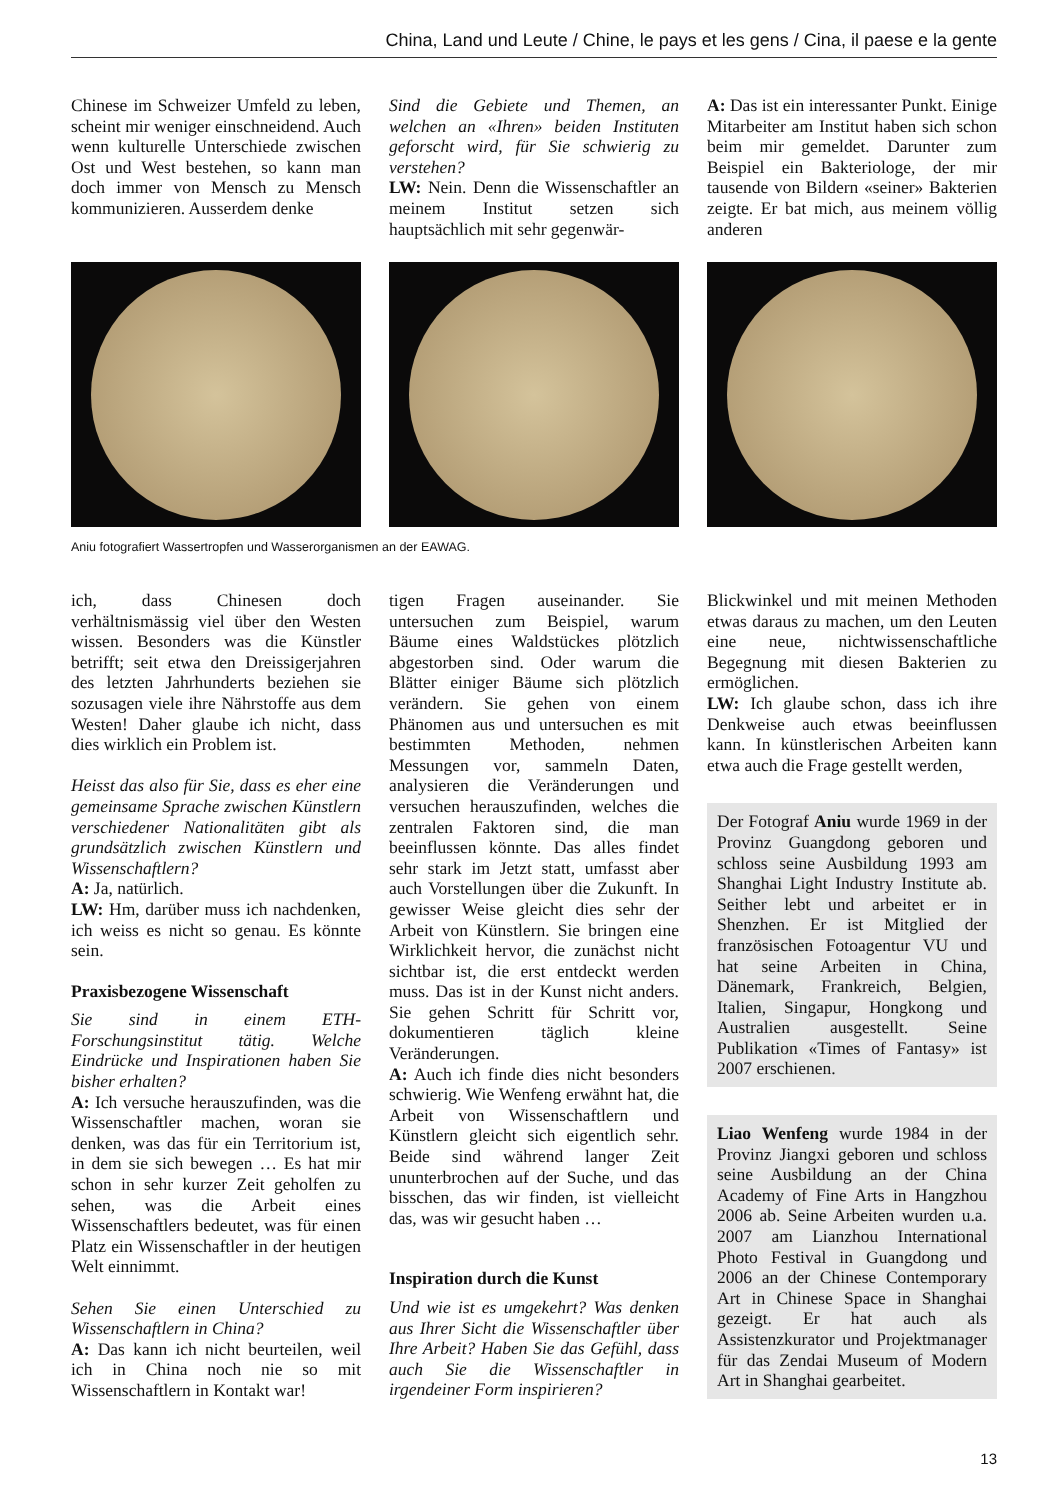China, Land und Leute / Chine, le pays et les gens / Cina, il paese e la gente
Chinese im Schweizer Umfeld zu leben, scheint mir weniger einschneidend. Auch wenn kulturelle Unterschiede zwischen Ost und West bestehen, so kann man doch immer von Mensch zu Mensch kommunizieren. Ausserdem denke
Sind die Gebiete und Themen, an welchen an «Ihren» beiden Instituten geforscht wird, für Sie schwierig zu verstehen?
LW: Nein. Denn die Wissenschaftler an meinem Institut setzen sich hauptsächlich mit sehr gegenwär-
A: Das ist ein interessanter Punkt. Einige Mitarbeiter am Institut haben sich schon beim mir gemeldet. Darunter zum Beispiel ein Bakteriologe, der mir tausende von Bildern «seiner» Bakterien zeigte. Er bat mich, aus meinem völlig anderen
Aniu fotografiert Wassertropfen und Wasserorganismen an der EAWAG.
ich, dass Chinesen doch verhältnismässig viel über den Westen wissen. Besonders was die Künstler betrifft; seit etwa den Dreissigerjahren des letzten Jahrhunderts beziehen sie sozusagen viele ihre Nährstoffe aus dem Westen! Daher glaube ich nicht, dass dies wirklich ein Problem ist.
Heisst das also für Sie, dass es eher eine gemeinsame Sprache zwischen Künstlern verschiedener Nationalitäten gibt als grundsätzlich zwischen Künstlern und Wissenschaftlern?
A: Ja, natürlich.
LW: Hm, darüber muss ich nachdenken, ich weiss es nicht so genau. Es könnte sein.
Praxisbezogene Wissenschaft
Sie sind in einem ETH-Forschungsinstitut tätig. Welche Eindrücke und Inspirationen haben Sie bisher erhalten?
A: Ich versuche herauszufinden, was die Wissenschaftler machen, woran sie denken, was das für ein Territorium ist, in dem sie sich bewegen … Es hat mir schon in sehr kurzer Zeit geholfen zu sehen, was die Arbeit eines Wissenschaftlers bedeutet, was für einen Platz ein Wissenschaftler in der heutigen Welt einnimmt.
Sehen Sie einen Unterschied zu Wissenschaftlern in China?
A: Das kann ich nicht beurteilen, weil ich in China noch nie so mit Wissenschaftlern in Kontakt war!
tigen Fragen auseinander. Sie untersuchen zum Beispiel, warum Bäume eines Waldstückes plötzlich abgestorben sind. Oder warum die Blätter einiger Bäume sich plötzlich verändern. Sie gehen von einem Phänomen aus und untersuchen es mit bestimmten Methoden, nehmen Messungen vor, sammeln Daten, analysieren die Veränderungen und versuchen herauszufinden, welches die zentralen Faktoren sind, die man beeinflussen könnte. Das alles findet sehr stark im Jetzt statt, umfasst aber auch Vorstellungen über die Zukunft. In gewisser Weise gleicht dies sehr der Arbeit von Künstlern. Sie bringen eine Wirklichkeit hervor, die zunächst nicht sichtbar ist, die erst entdeckt werden muss. Das ist in der Kunst nicht anders. Sie gehen Schritt für Schritt vor, dokumentieren täglich kleine Veränderungen.
A: Auch ich finde dies nicht besonders schwierig. Wie Wenfeng erwähnt hat, die Arbeit von Wissenschaftlern und Künstlern gleicht sich eigentlich sehr. Beide sind während langer Zeit ununterbrochen auf der Suche, und das bisschen, das wir finden, ist vielleicht das, was wir gesucht haben …
Inspiration durch die Kunst
Und wie ist es umgekehrt? Was denken aus Ihrer Sicht die Wissenschaftler über Ihre Arbeit? Haben Sie das Gefühl, dass auch Sie die Wissenschaftler in irgendeiner Form inspirieren?
Blickwinkel und mit meinen Methoden etwas daraus zu machen, um den Leuten eine neue, nichtwissenschaftliche Begegnung mit diesen Bakterien zu ermöglichen.
LW: Ich glaube schon, dass ich ihre Denkweise auch etwas beeinflussen kann. In künstlerischen Arbeiten kann etwa auch die Frage gestellt werden,
Der Fotograf Aniu wurde 1969 in der Provinz Guangdong geboren und schloss seine Ausbildung 1993 am Shanghai Light Industry Institute ab. Seither lebt und arbeitet er in Shenzhen. Er ist Mitglied der französischen Fotoagentur VU und hat seine Arbeiten in China, Dänemark, Frankreich, Belgien, Italien, Singapur, Hongkong und Australien ausgestellt. Seine Publikation «Times of Fantasy» ist 2007 erschienen.
Liao Wenfeng wurde 1984 in der Provinz Jiangxi geboren und schloss seine Ausbildung an der China Academy of Fine Arts in Hangzhou 2006 ab. Seine Arbeiten wurden u.a. 2007 am Lianzhou International Photo Festival in Guangdong und 2006 an der Chinese Contemporary Art in Chinese Space in Shanghai gezeigt. Er hat auch als Assistenzkurator und Projektmanager für das Zendai Museum of Modern Art in Shanghai gearbeitet.
13